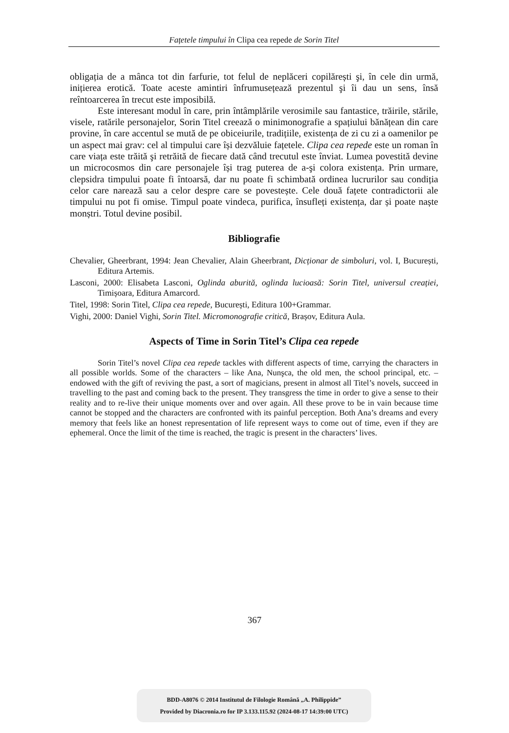Fațetele timpului în Clipa cea repede de Sorin Titel
obligația de a mânca tot din farfurie, tot felul de neplăceri copilărești şi, în cele din urmă, inițierea erotică. Toate aceste amintiri înfrumusețează prezentul şi îi dau un sens, însă reîntoarcerea în trecut este imposibilă.
Este interesant modul în care, prin întâmplările verosimile sau fantastice, trăirile, stările, visele, ratările personajelor, Sorin Titel creează o minimonografie a spațiului bănățean din care provine, în care accentul se mută de pe obiceiurile, tradițiile, existența de zi cu zi a oamenilor pe un aspect mai grav: cel al timpului care își dezvăluie fațetele. Clipa cea repede este un roman în care viața este trăită şi retrăită de fiecare dată când trecutul este înviat. Lumea povestită devine un microcosmos din care personajele își trag puterea de a-şi colora existența. Prin urmare, clepsidra timpului poate fi întoarsă, dar nu poate fi schimbată ordinea lucrurilor sau condiția celor care narează sau a celor despre care se povestește. Cele două fațete contradictorii ale timpului nu pot fi omise. Timpul poate vindeca, purifica, însufleți existența, dar și poate naște monștri. Totul devine posibil.
Bibliografie
Chevalier, Gheerbrant, 1994: Jean Chevalier, Alain Gheerbrant, Dicționar de simboluri, vol. I, București, Editura Artemis.
Lasconi, 2000: Elisabeta Lasconi, Oglinda aburită, oglinda lucioasă: Sorin Titel, universul creației, Timișoara, Editura Amarcord.
Titel, 1998: Sorin Titel, Clipa cea repede, București, Editura 100+Grammar.
Vighi, 2000: Daniel Vighi, Sorin Titel. Micromonografie critică, Brașov, Editura Aula.
Aspects of Time in Sorin Titel’s Clipa cea repede
Sorin Titel’s novel Clipa cea repede tackles with different aspects of time, carrying the characters in all possible worlds. Some of the characters – like Ana, Nunşca, the old men, the school principal, etc. – endowed with the gift of reviving the past, a sort of magicians, present in almost all Titel’s novels, succeed in travelling to the past and coming back to the present. They transgress the time in order to give a sense to their reality and to re-live their unique moments over and over again. All these prove to be in vain because time cannot be stopped and the characters are confronted with its painful perception. Both Ana’s dreams and every memory that feels like an honest representation of life represent ways to come out of time, even if they are ephemeral. Once the limit of the time is reached, the tragic is present in the characters’ lives.
367
BDD-A8076 © 2014 Institutul de Filologie Română „A. Philippide”
Provided by Diacronia.ro for IP 3.133.115.92 (2024-08-17 14:39:00 UTC)